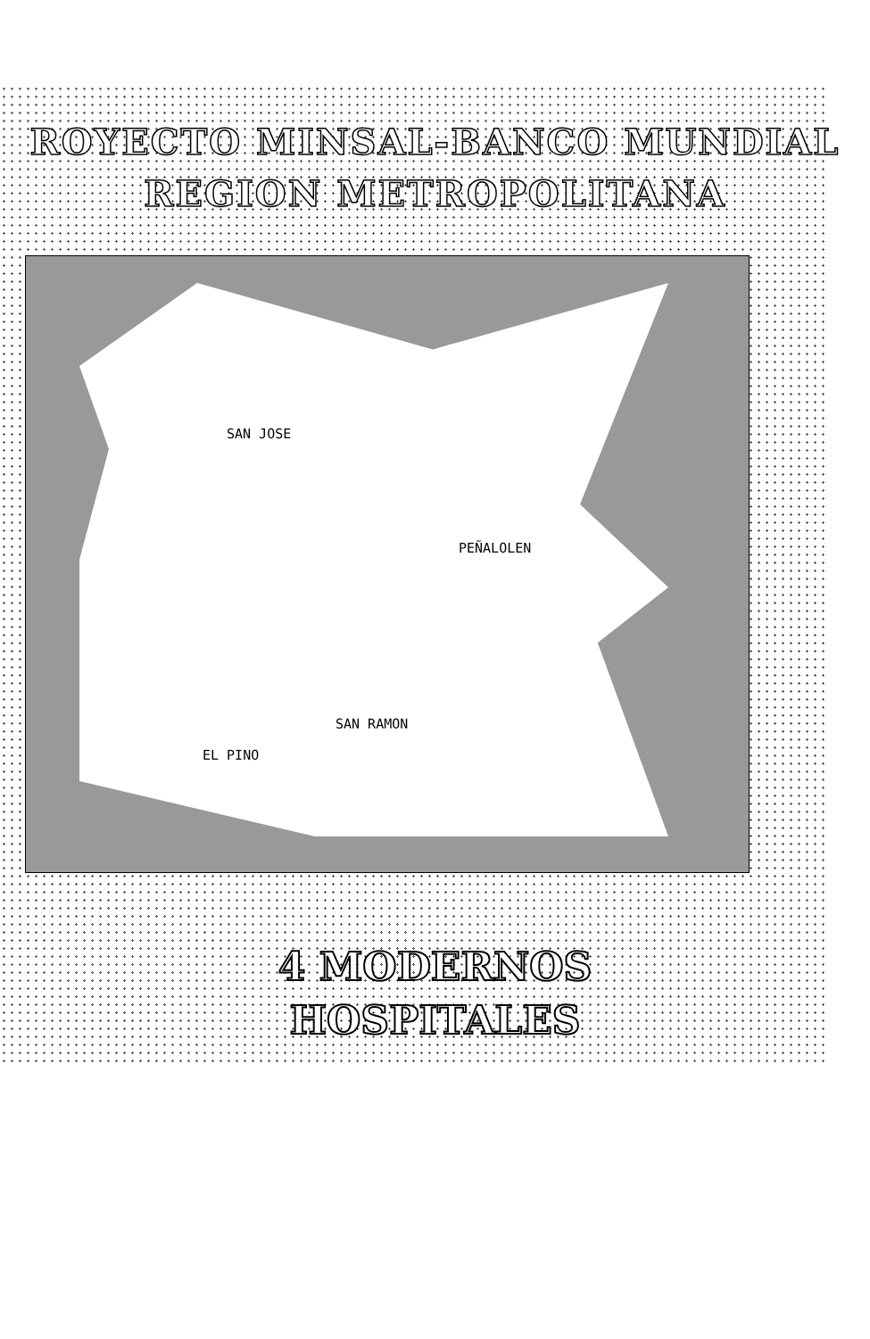ROYECTO MINSAL-BANCO MUNDIAL
REGION METROPOLITANA
SAN JOSE
PEÑALOLEN
SAN RAMON
EL PINO
4 MODERNOS
HOSPITALES